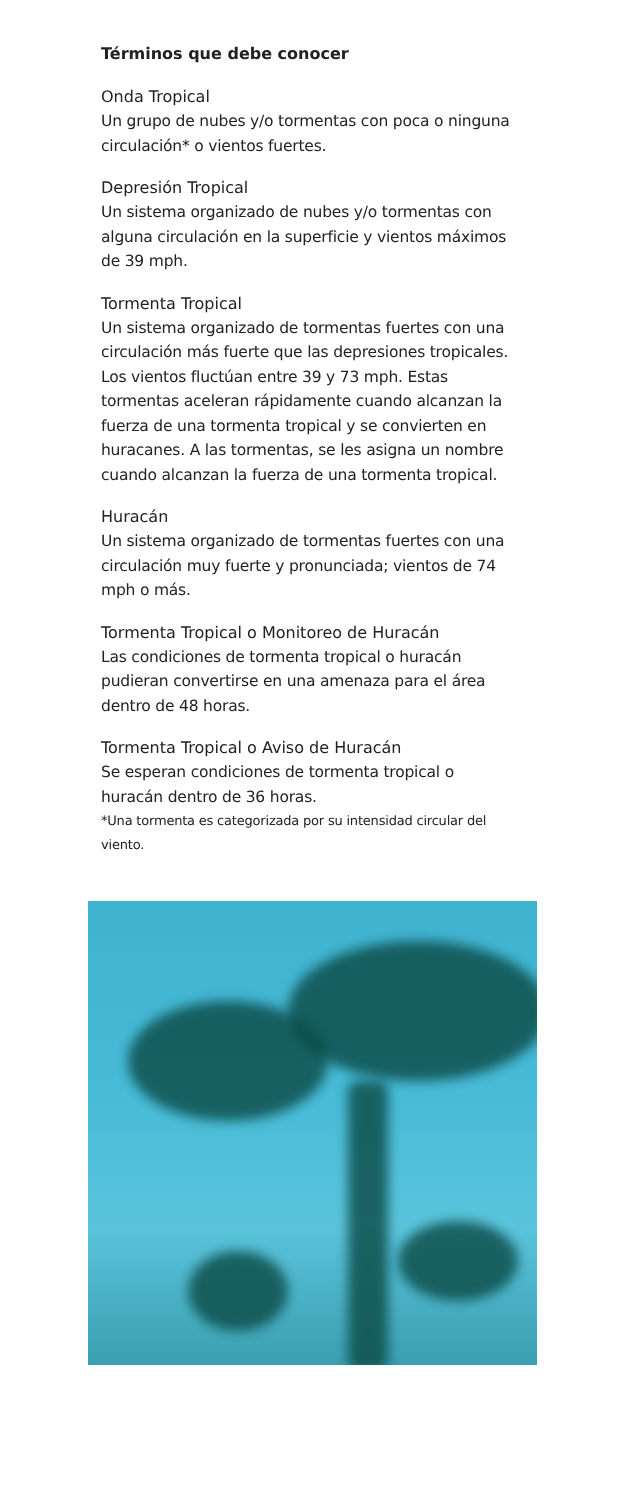Términos que debe conocer
Onda Tropical
Un grupo de nubes y/o tormentas con poca o ninguna circulación* o vientos fuertes.
Depresión Tropical
Un sistema organizado de nubes y/o tormentas con alguna circulación en la superficie y vientos máximos de 39 mph.
Tormenta Tropical
Un sistema organizado de tormentas fuertes con una circulación más fuerte que las depresiones tropicales. Los vientos fluctúan entre 39 y 73 mph. Estas tormentas aceleran rápidamente cuando alcanzan la fuerza de una tormenta tropical y se convierten en huracanes. A las tormentas, se les asigna un nombre cuando alcanzan la fuerza de una tormenta tropical.
Huracán
Un sistema organizado de tormentas fuertes con una circulación muy fuerte y pronunciada; vientos de 74 mph o más.
Tormenta Tropical o Monitoreo de Huracán
Las condiciones de tormenta tropical o huracán pudieran convertirse en una amenaza para el área dentro de 48 horas.
Tormenta Tropical o Aviso de Huracán
Se esperan condiciones de tormenta tropical o huracán dentro de 36 horas.
*Una tormenta es categorizada por su intensidad circular del viento.